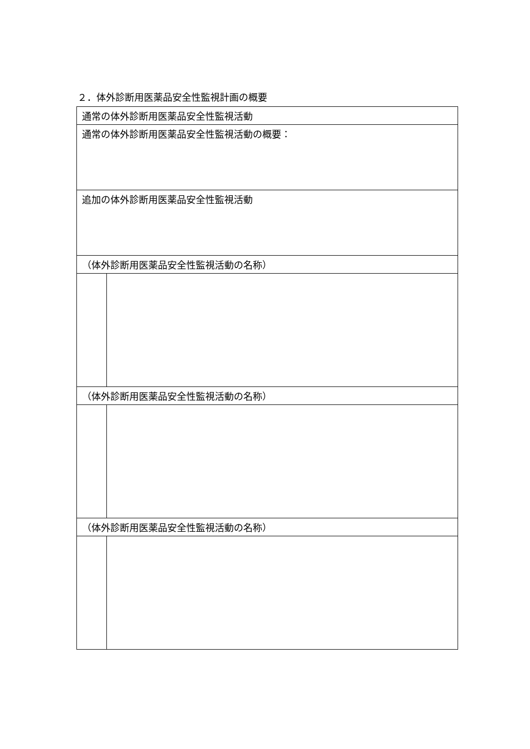２．体外診断用医薬品安全性監視計画の概要
| 通常の体外診断用医薬品安全性監視活動 | |
| 通常の体外診断用医薬品安全性監視活動の概要： | |
| 追加の体外診断用医薬品安全性監視活動 | |
| （体外診断用医薬品安全性監視活動の名称） | |
| （体外診断用医薬品安全性監視活動の名称） | |
| （体外診断用医薬品安全性監視活動の名称） | |